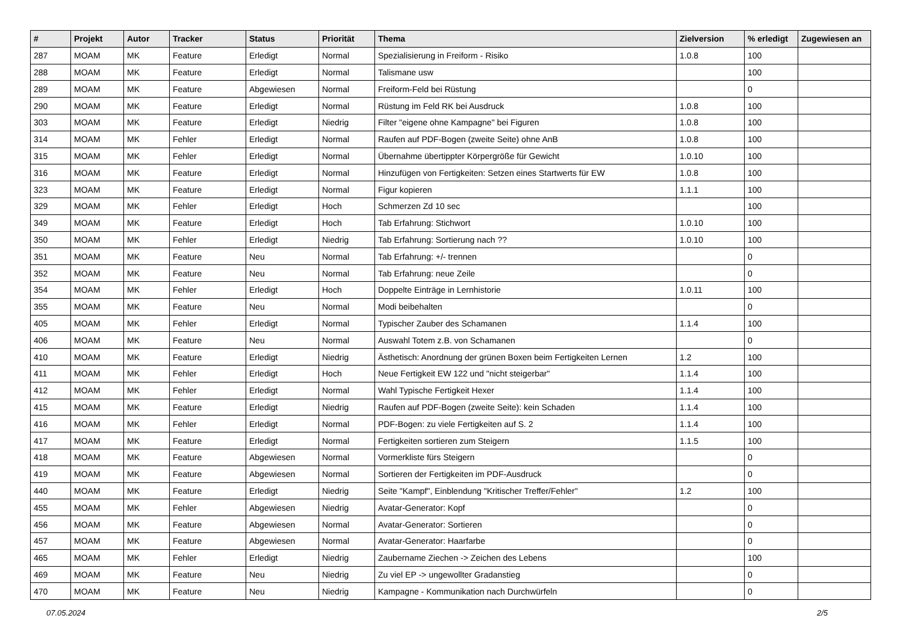| # | Projekt | Autor | Tracker | Status | Priorität | Thema | Zielversion | % erledigt | Zugewiesen an |
| --- | --- | --- | --- | --- | --- | --- | --- | --- | --- |
| 287 | MOAM | MK | Feature | Erledigt | Normal | Spezialisierung in Freiform - Risiko | 1.0.8 | 100 | |
| 288 | MOAM | MK | Feature | Erledigt | Normal | Talismane usw | | 100 | |
| 289 | MOAM | MK | Feature | Abgewiesen | Normal | Freiform-Feld bei Rüstung | | 0 | |
| 290 | MOAM | MK | Feature | Erledigt | Normal | Rüstung im Feld RK bei Ausdruck | 1.0.8 | 100 | |
| 303 | MOAM | MK | Feature | Erledigt | Niedrig | Filter "eigene ohne Kampagne" bei Figuren | 1.0.8 | 100 | |
| 314 | MOAM | MK | Fehler | Erledigt | Normal | Raufen auf PDF-Bogen (zweite Seite) ohne AnB | 1.0.8 | 100 | |
| 315 | MOAM | MK | Fehler | Erledigt | Normal | Übernahme übertippter Körpergröße für Gewicht | 1.0.10 | 100 | |
| 316 | MOAM | MK | Feature | Erledigt | Normal | Hinzufügen von Fertigkeiten: Setzen eines Startwerts für EW | 1.0.8 | 100 | |
| 323 | MOAM | MK | Feature | Erledigt | Normal | Figur kopieren | 1.1.1 | 100 | |
| 329 | MOAM | MK | Fehler | Erledigt | Hoch | Schmerzen Zd 10 sec | | 100 | |
| 349 | MOAM | MK | Feature | Erledigt | Hoch | Tab Erfahrung: Stichwort | 1.0.10 | 100 | |
| 350 | MOAM | MK | Fehler | Erledigt | Niedrig | Tab Erfahrung: Sortierung nach ?? | 1.0.10 | 100 | |
| 351 | MOAM | MK | Feature | Neu | Normal | Tab Erfahrung: +/- trennen | | 0 | |
| 352 | MOAM | MK | Feature | Neu | Normal | Tab Erfahrung: neue Zeile | | 0 | |
| 354 | MOAM | MK | Fehler | Erledigt | Hoch | Doppelte Einträge in Lernhistorie | 1.0.11 | 100 | |
| 355 | MOAM | MK | Feature | Neu | Normal | Modi beibehalten | | 0 | |
| 405 | MOAM | MK | Fehler | Erledigt | Normal | Typischer Zauber des Schamanen | 1.1.4 | 100 | |
| 406 | MOAM | MK | Feature | Neu | Normal | Auswahl Totem z.B. von Schamanen | | 0 | |
| 410 | MOAM | MK | Feature | Erledigt | Niedrig | Ästhetisch: Anordnung der grünen Boxen beim Fertigkeiten Lernen | 1.2 | 100 | |
| 411 | MOAM | MK | Fehler | Erledigt | Hoch | Neue Fertigkeit EW 122 und "nicht steigerbar" | 1.1.4 | 100 | |
| 412 | MOAM | MK | Fehler | Erledigt | Normal | Wahl Typische Fertigkeit Hexer | 1.1.4 | 100 | |
| 415 | MOAM | MK | Feature | Erledigt | Niedrig | Raufen auf PDF-Bogen (zweite Seite): kein Schaden | 1.1.4 | 100 | |
| 416 | MOAM | MK | Fehler | Erledigt | Normal | PDF-Bogen: zu viele Fertigkeiten auf S. 2 | 1.1.4 | 100 | |
| 417 | MOAM | MK | Feature | Erledigt | Normal | Fertigkeiten sortieren zum Steigern | 1.1.5 | 100 | |
| 418 | MOAM | MK | Feature | Abgewiesen | Normal | Vormerkliste fürs Steigern | | 0 | |
| 419 | MOAM | MK | Feature | Abgewiesen | Normal | Sortieren der Fertigkeiten im PDF-Ausdruck | | 0 | |
| 440 | MOAM | MK | Feature | Erledigt | Niedrig | Seite "Kampf", Einblendung "Kritischer Treffer/Fehler" | 1.2 | 100 | |
| 455 | MOAM | MK | Fehler | Abgewiesen | Niedrig | Avatar-Generator: Kopf | | 0 | |
| 456 | MOAM | MK | Feature | Abgewiesen | Normal | Avatar-Generator: Sortieren | | 0 | |
| 457 | MOAM | MK | Feature | Abgewiesen | Normal | Avatar-Generator: Haarfarbe | | 0 | |
| 465 | MOAM | MK | Fehler | Erledigt | Niedrig | Zaubername Ziechen -> Zeichen des Lebens | | 100 | |
| 469 | MOAM | MK | Feature | Neu | Niedrig | Zu viel EP -> ungewollter Gradanstieg | | 0 | |
| 470 | MOAM | MK | Feature | Neu | Niedrig | Kampagne - Kommunikation nach Durchwürfeln | | 0 | |
07.05.2024 2/5